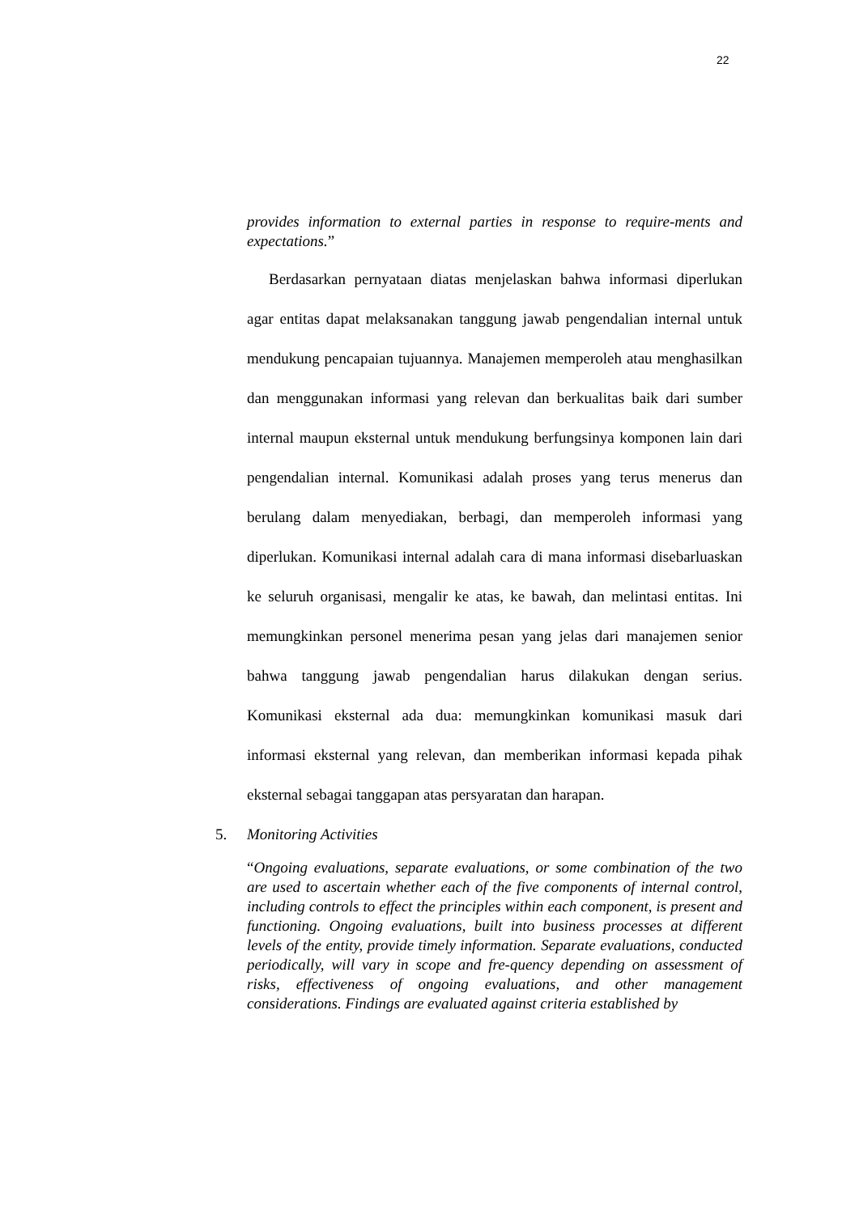22
provides information to external parties in response to require-ments and expectations.”
Berdasarkan pernyataan diatas menjelaskan bahwa informasi diperlukan agar entitas dapat melaksanakan tanggung jawab pengendalian internal untuk mendukung pencapaian tujuannya. Manajemen memperoleh atau menghasilkan dan menggunakan informasi yang relevan dan berkualitas baik dari sumber internal maupun eksternal untuk mendukung berfungsinya komponen lain dari pengendalian internal. Komunikasi adalah proses yang terus menerus dan berulang dalam menyediakan, berbagi, dan memperoleh informasi yang diperlukan. Komunikasi internal adalah cara di mana informasi disebarluaskan ke seluruh organisasi, mengalir ke atas, ke bawah, dan melintasi entitas. Ini memungkinkan personel menerima pesan yang jelas dari manajemen senior bahwa tanggung jawab pengendalian harus dilakukan dengan serius. Komunikasi eksternal ada dua: memungkinkan komunikasi masuk dari informasi eksternal yang relevan, dan memberikan informasi kepada pihak eksternal sebagai tanggapan atas persyaratan dan harapan.
5. Monitoring Activities
“Ongoing evaluations, separate evaluations, or some combination of the two are used to ascertain whether each of the five components of internal control, including controls to effect the principles within each component, is present and functioning. Ongoing evaluations, built into business processes at different levels of the entity, provide timely information. Separate evaluations, conducted periodically, will vary in scope and fre-quency depending on assessment of risks, effectiveness of ongoing evaluations, and other management considerations. Findings are evaluated against criteria established by